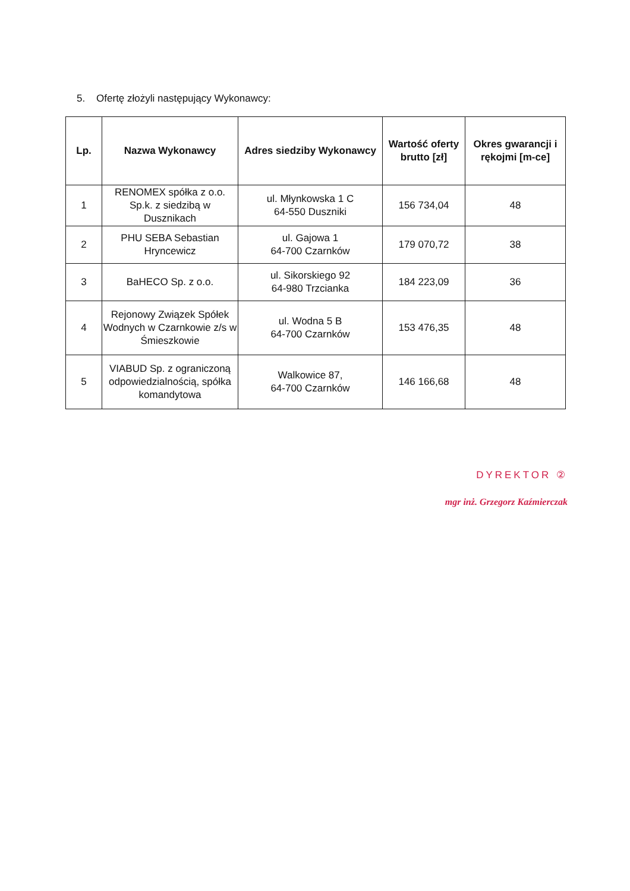5. Ofertę złożyli następujący Wykonawcy:
| Lp. | Nazwa Wykonawcy | Adres siedziby Wykonawcy | Wartość oferty brutto [zł] | Okres gwarancji i rękojmi [m-ce] |
| --- | --- | --- | --- | --- |
| 1 | RENOMEX spółka z o.o. Sp.k. z siedzibą w Dusznikach | ul. Młynkowska 1 C 64-550 Duszniki | 156 734,04 | 48 |
| 2 | PHU SEBA Sebastian Hryncewicz | ul. Gajowa 1 64-700 Czarnków | 179 070,72 | 38 |
| 3 | BaHECO Sp. z o.o. | ul. Sikorskiego 92 64-980 Trzcianka | 184 223,09 | 36 |
| 4 | Rejonowy Związek Spółek Wodnych w Czarnkowie z/s w Śmieszkowie | ul. Wodna 5 B 64-700 Czarnków | 153 476,35 | 48 |
| 5 | VIABUD Sp. z ograniczoną odpowiedzialnością, spółka komandytowa | Walkowice 87, 64-700 Czarnków | 146 166,68 | 48 |
DYREKTOR ②
mgr inż. Grzegorz Kaźmierczak